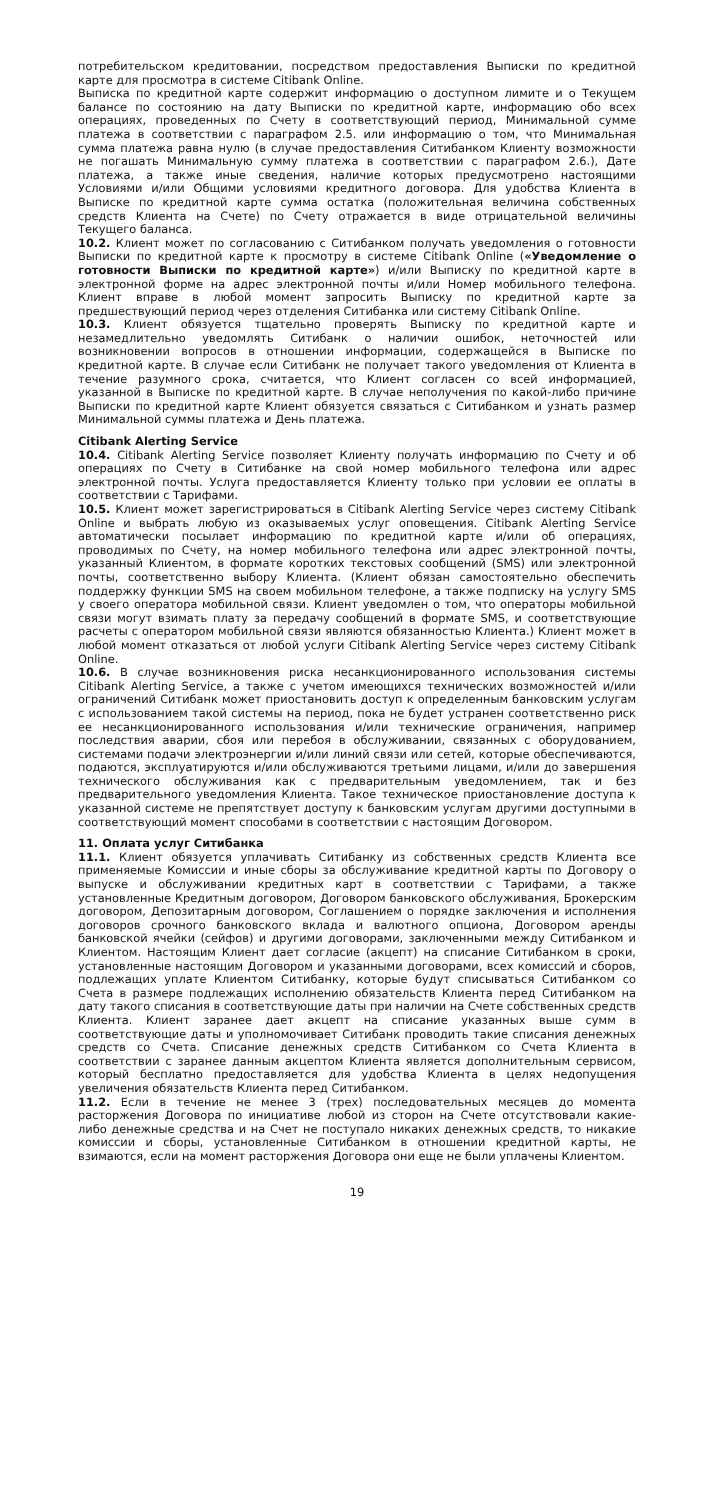потребительском кредитовании, посредством предоставления Выписки по кредитной карте для просмотра в системе Citibank Online.
Выписка по кредитной карте содержит информацию о доступном лимите и о Текущем балансе по состоянию на дату Выписки по кредитной карте, информацию обо всех операциях, проведенных по Счету в соответствующий период, Минимальной сумме платежа в соответствии с параграфом 2.5. или информацию о том, что Минимальная сумма платежа равна нулю (в случае предоставления Ситибанком Клиенту возможности не погашать Минимальную сумму платежа в соответствии с параграфом 2.6.), Дате платежа, а также иные сведения, наличие которых предусмотрено настоящими Условиями и/или Общими условиями кредитного договора. Для удобства Клиента в Выписке по кредитной карте сумма остатка (положительная величина собственных средств Клиента на Счете) по Счету отражается в виде отрицательной величины Текущего баланса.
10.2. Клиент может по согласованию с Ситибанком получать уведомления о готовности Выписки по кредитной карте к просмотру в системе Citibank Online («Уведомление о готовности Выписки по кредитной карте») и/или Выписку по кредитной карте в электронной форме на адрес электронной почты и/или Номер мобильного телефона. Клиент вправе в любой момент запросить Выписку по кредитной карте за предшествующий период через отделения Ситибанка или систему Citibank Online.
10.3. Клиент обязуется тщательно проверять Выписку по кредитной карте и незамедлительно уведомлять Ситибанк о наличии ошибок, неточностей или возникновении вопросов в отношении информации, содержащейся в Выписке по кредитной карте. В случае если Ситибанк не получает такого уведомления от Клиента в течение разумного срока, считается, что Клиент согласен со всей информацией, указанной в Выписке по кредитной карте. В случае неполучения по какой-либо причине Выписки по кредитной карте Клиент обязуется связаться с Ситибанком и узнать размер Минимальной суммы платежа и День платежа.
Citibank Alerting Service
10.4. Citibank Alerting Service позволяет Клиенту получать информацию по Счету и об операциях по Счету в Ситибанке на свой номер мобильного телефона или адрес электронной почты. Услуга предоставляется Клиенту только при условии ее оплаты в соответствии с Тарифами.
10.5. Клиент может зарегистрироваться в Citibank Alerting Service через систему Citibank Online и выбрать любую из оказываемых услуг оповещения. Citibank Alerting Service автоматически посылает информацию по кредитной карте и/или об операциях, проводимых по Счету, на номер мобильного телефона или адрес электронной почты, указанный Клиентом, в формате коротких текстовых сообщений (SMS) или электронной почты, соответственно выбору Клиента. (Клиент обязан самостоятельно обеспечить поддержку функции SMS на своем мобильном телефоне, а также подписку на услугу SMS у своего оператора мобильной связи. Клиент уведомлен о том, что операторы мобильной связи могут взимать плату за передачу сообщений в формате SMS, и соответствующие расчеты с оператором мобильной связи являются обязанностью Клиента.) Клиент может в любой момент отказаться от любой услуги Citibank Alerting Service через систему Citibank Online.
10.6. В случае возникновения риска несанкционированного использования системы Citibank Alerting Service, а также с учетом имеющихся технических возможностей и/или ограничений Ситибанк может приостановить доступ к определенным банковским услугам с использованием такой системы на период, пока не будет устранен соответственно риск ее несанкционированного использования и/или технические ограничения, например последствия аварии, сбоя или перебоя в обслуживании, связанных с оборудованием, системами подачи электроэнергии и/или линий связи или сетей, которые обеспечиваются, подаются, эксплуатируются и/или обслуживаются третьими лицами, и/или до завершения технического обслуживания как с предварительным уведомлением, так и без предварительного уведомления Клиента. Такое техническое приостановление доступа к указанной системе не препятствует доступу к банковским услугам другими доступными в соответствующий момент способами в соответствии с настоящим Договором.
11. Оплата услуг Ситибанка
11.1. Клиент обязуется уплачивать Ситибанку из собственных средств Клиента все применяемые Комиссии и иные сборы за обслуживание кредитной карты по Договору о выпуске и обслуживании кредитных карт в соответствии с Тарифами, а также установленные Кредитным договором, Договором банковского обслуживания, Брокерским договором, Депозитарным договором, Соглашением о порядке заключения и исполнения договоров срочного банковского вклада и валютного опциона, Договором аренды банковской ячейки (сейфов) и другими договорами, заключенными между Ситибанком и Клиентом. Настоящим Клиент дает согласие (акцепт) на списание Ситибанком в сроки, установленные настоящим Договором и указанными договорами, всех комиссий и сборов, подлежащих уплате Клиентом Ситибанку, которые будут списываться Ситибанком со Счета в размере подлежащих исполнению обязательств Клиента перед Ситибанком на дату такого списания в соответствующие даты при наличии на Счете собственных средств Клиента. Клиент заранее дает акцепт на списание указанных выше сумм в соответствующие даты и уполномочивает Ситибанк проводить такие списания денежных средств со Счета. Списание денежных средств Ситибанком со Счета Клиента в соответствии с заранее данным акцептом Клиента является дополнительным сервисом, который бесплатно предоставляется для удобства Клиента в целях недопущения увеличения обязательств Клиента перед Ситибанком.
11.2. Если в течение не менее 3 (трех) последовательных месяцев до момента расторжения Договора по инициативе любой из сторон на Счете отсутствовали какие-либо денежные средства и на Счет не поступало никаких денежных средств, то никакие комиссии и сборы, установленные Ситибанком в отношении кредитной карты, не взимаются, если на момент расторжения Договора они еще не были уплачены Клиентом.
19